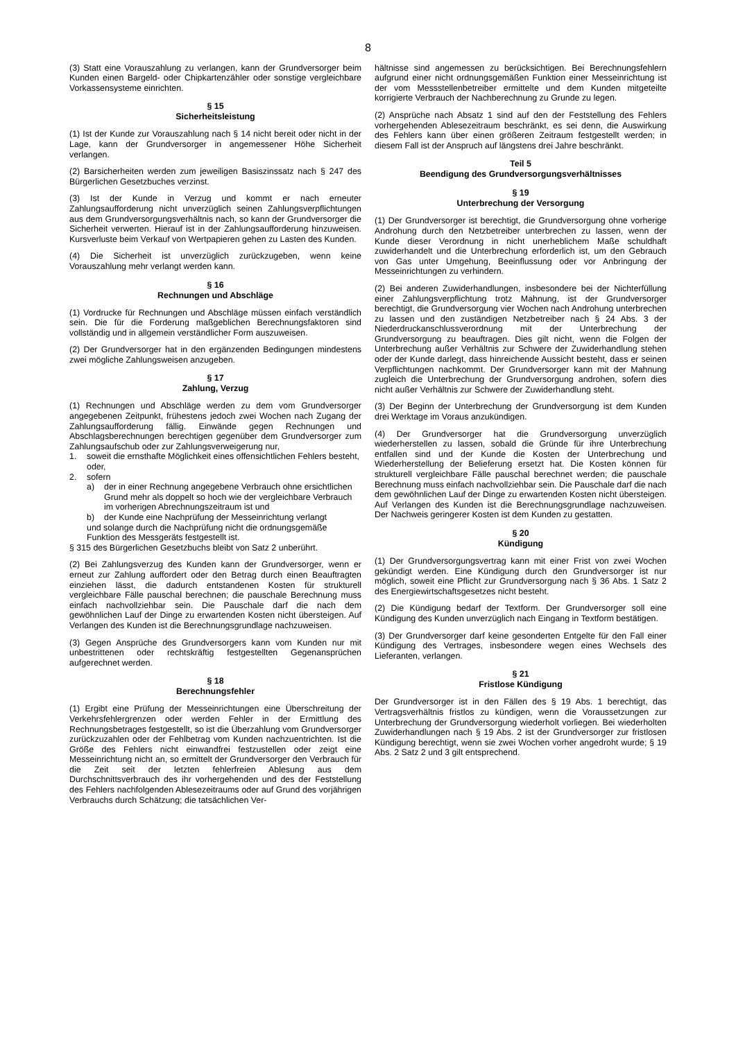8
(3) Statt eine Vorauszahlung zu verlangen, kann der Grundversorger beim Kunden einen Bargeld- oder Chipkartenzähler oder sonstige vergleichbare Vorkassensysteme einrichten.
§ 15
Sicherheitsleistung
(1) Ist der Kunde zur Vorauszahlung nach § 14 nicht bereit oder nicht in der Lage, kann der Grundversorger in angemessener Höhe Sicherheit verlangen.
(2) Barsicherheiten werden zum jeweiligen Basiszinssatz nach § 247 des Bürgerlichen Gesetzbuches verzinst.
(3) Ist der Kunde in Verzug und kommt er nach erneuter Zahlungsaufforderung nicht unverzüglich seinen Zahlungsverpflichtungen aus dem Grundversorgungsverhältnis nach, so kann der Grundversorger die Sicherheit verwerten. Hierauf ist in der Zahlungsaufforderung hinzuweisen. Kursverluste beim Verkauf von Wertpapieren gehen zu Lasten des Kunden.
(4) Die Sicherheit ist unverzüglich zurückzugeben, wenn keine Vorauszahlung mehr verlangt werden kann.
§ 16
Rechnungen und Abschläge
(1) Vordrucke für Rechnungen und Abschläge müssen einfach verständlich sein. Die für die Forderung maßgeblichen Berechnungsfaktoren sind vollständig und in allgemein verständlicher Form auszuweisen.
(2) Der Grundversorger hat in den ergänzenden Bedingungen mindestens zwei mögliche Zahlungsweisen anzugeben.
§ 17
Zahlung, Verzug
(1) Rechnungen und Abschläge werden zu dem vom Grundversorger angegebenen Zeitpunkt, frühestens jedoch zwei Wochen nach Zugang der Zahlungsaufforderung fällig. Einwände gegen Rechnungen und Abschlagsberechnungen berechtigen gegenüber dem Grundversorger zum Zahlungsaufschub oder zur Zahlungsverweigerung nur,
1. soweit die ernsthafte Möglichkeit eines offensichtlichen Fehlers besteht, oder,
2. sofern
a) der in einer Rechnung angegebene Verbrauch ohne ersichtlichen Grund mehr als doppelt so hoch wie der vergleichbare Verbrauch im vorherigen Abrechnungszeitraum ist und
b) der Kunde eine Nachprüfung der Messeinrichtung verlangt
und solange durch die Nachprüfung nicht die ordnungsgemäße Funktion des Messgeräts festgestellt ist.
§ 315 des Bürgerlichen Gesetzbuchs bleibt von Satz 2 unberührt.
(2) Bei Zahlungsverzug des Kunden kann der Grundversorger, wenn er erneut zur Zahlung auffordert oder den Betrag durch einen Beauftragten einziehen lässt, die dadurch entstandenen Kosten für strukturell vergleichbare Fälle pauschal berechnen; die pauschale Berechnung muss einfach nachvollziehbar sein. Die Pauschale darf die nach dem gewöhnlichen Lauf der Dinge zu erwartenden Kosten nicht übersteigen. Auf Verlangen des Kunden ist die Berechnungsgrundlage nachzuweisen.
(3) Gegen Ansprüche des Grundversorgers kann vom Kunden nur mit unbestrittenen oder rechtskräftig festgestellten Gegenansprüchen aufgerechnet werden.
§ 18
Berechnungsfehler
(1) Ergibt eine Prüfung der Messeinrichtungen eine Überschreitung der Verkehrsfehlergrenzen oder werden Fehler in der Ermittlung des Rechnungsbetrages festgestellt, so ist die Überzahlung vom Grundversorger zurückzuzahlen oder der Fehlbetrag vom Kunden nachzuentrichten. Ist die Größe des Fehlers nicht einwandfrei festzustellen oder zeigt eine Messeinrichtung nicht an, so ermittelt der Grundversorger den Verbrauch für die Zeit seit der letzten fehlerfreien Ablesung aus dem Durchschnittsverbrauch des ihr vorhergehenden und des der Feststellung des Fehlers nachfolgenden Ablesezeitraums oder auf Grund des vorjährigen Verbrauchs durch Schätzung; die tatsächlichen Ver-
hältnisse sind angemessen zu berücksichtigen. Bei Berechnungsfehlern aufgrund einer nicht ordnungsgemäßen Funktion einer Messeinrichtung ist der vom Messstellenbetreiber ermittelte und dem Kunden mitgeteilte korrigierte Verbrauch der Nachberechnung zu Grunde zu legen.
(2) Ansprüche nach Absatz 1 sind auf den der Feststellung des Fehlers vorhergehenden Ablesezeitraum beschränkt, es sei denn, die Auswirkung des Fehlers kann über einen größeren Zeitraum festgestellt werden; in diesem Fall ist der Anspruch auf längstens drei Jahre beschränkt.
Teil 5
Beendigung des Grundversorgungsverhältnisses
§ 19
Unterbrechung der Versorgung
(1) Der Grundversorger ist berechtigt, die Grundversorgung ohne vorherige Androhung durch den Netzbetreiber unterbrechen zu lassen, wenn der Kunde dieser Verordnung in nicht unerheblichem Maße schuldhaft zuwiderhandelt und die Unterbrechung erforderlich ist, um den Gebrauch von Gas unter Umgehung, Beeinflussung oder vor Anbringung der Messeinrichtungen zu verhindern.
(2) Bei anderen Zuwiderhandlungen, insbesondere bei der Nichterfüllung einer Zahlungsverpflichtung trotz Mahnung, ist der Grundversorger berechtigt, die Grundversorgung vier Wochen nach Androhung unterbrechen zu lassen und den zuständigen Netzbetreiber nach § 24 Abs. 3 der Niederdruckanschlussverordnung mit der Unterbrechung der Grundversorgung zu beauftragen. Dies gilt nicht, wenn die Folgen der Unterbrechung außer Verhältnis zur Schwere der Zuwiderhandlung stehen oder der Kunde darlegt, dass hinreichende Aussicht besteht, dass er seinen Verpflichtungen nachkommt. Der Grundversorger kann mit der Mahnung zugleich die Unterbrechung der Grundversorgung androhen, sofern dies nicht außer Verhältnis zur Schwere der Zuwiderhandlung steht.
(3) Der Beginn der Unterbrechung der Grundversorgung ist dem Kunden drei Werktage im Voraus anzukündigen.
(4) Der Grundversorger hat die Grundversorgung unverzüglich wiederherstellen zu lassen, sobald die Gründe für ihre Unterbrechung entfallen sind und der Kunde die Kosten der Unterbrechung und Wiederherstellung der Belieferung ersetzt hat. Die Kosten können für strukturell vergleichbare Fälle pauschal berechnet werden; die pauschale Berechnung muss einfach nachvollziehbar sein. Die Pauschale darf die nach dem gewöhnlichen Lauf der Dinge zu erwartenden Kosten nicht übersteigen. Auf Verlangen des Kunden ist die Berechnungsgrundlage nachzuweisen. Der Nachweis geringerer Kosten ist dem Kunden zu gestatten.
§ 20
Kündigung
(1) Der Grundversorgungsvertrag kann mit einer Frist von zwei Wochen gekündigt werden. Eine Kündigung durch den Grundversorger ist nur möglich, soweit eine Pflicht zur Grundversorgung nach § 36 Abs. 1 Satz 2 des Energiewirtschaftsgesetzes nicht besteht.
(2) Die Kündigung bedarf der Textform. Der Grundversorger soll eine Kündigung des Kunden unverzüglich nach Eingang in Textform bestätigen.
(3) Der Grundversorger darf keine gesonderten Entgelte für den Fall einer Kündigung des Vertrages, insbesondere wegen eines Wechsels des Lieferanten, verlangen.
§ 21
Fristlose Kündigung
Der Grundversorger ist in den Fällen des § 19 Abs. 1 berechtigt, das Vertragsverhältnis fristlos zu kündigen, wenn die Voraussetzungen zur Unterbrechung der Grundversorgung wiederholt vorliegen. Bei wiederholten Zuwiderhandlungen nach § 19 Abs. 2 ist der Grundversorger zur fristlosen Kündigung berechtigt, wenn sie zwei Wochen vorher angedroht wurde; § 19 Abs. 2 Satz 2 und 3 gilt entsprechend.